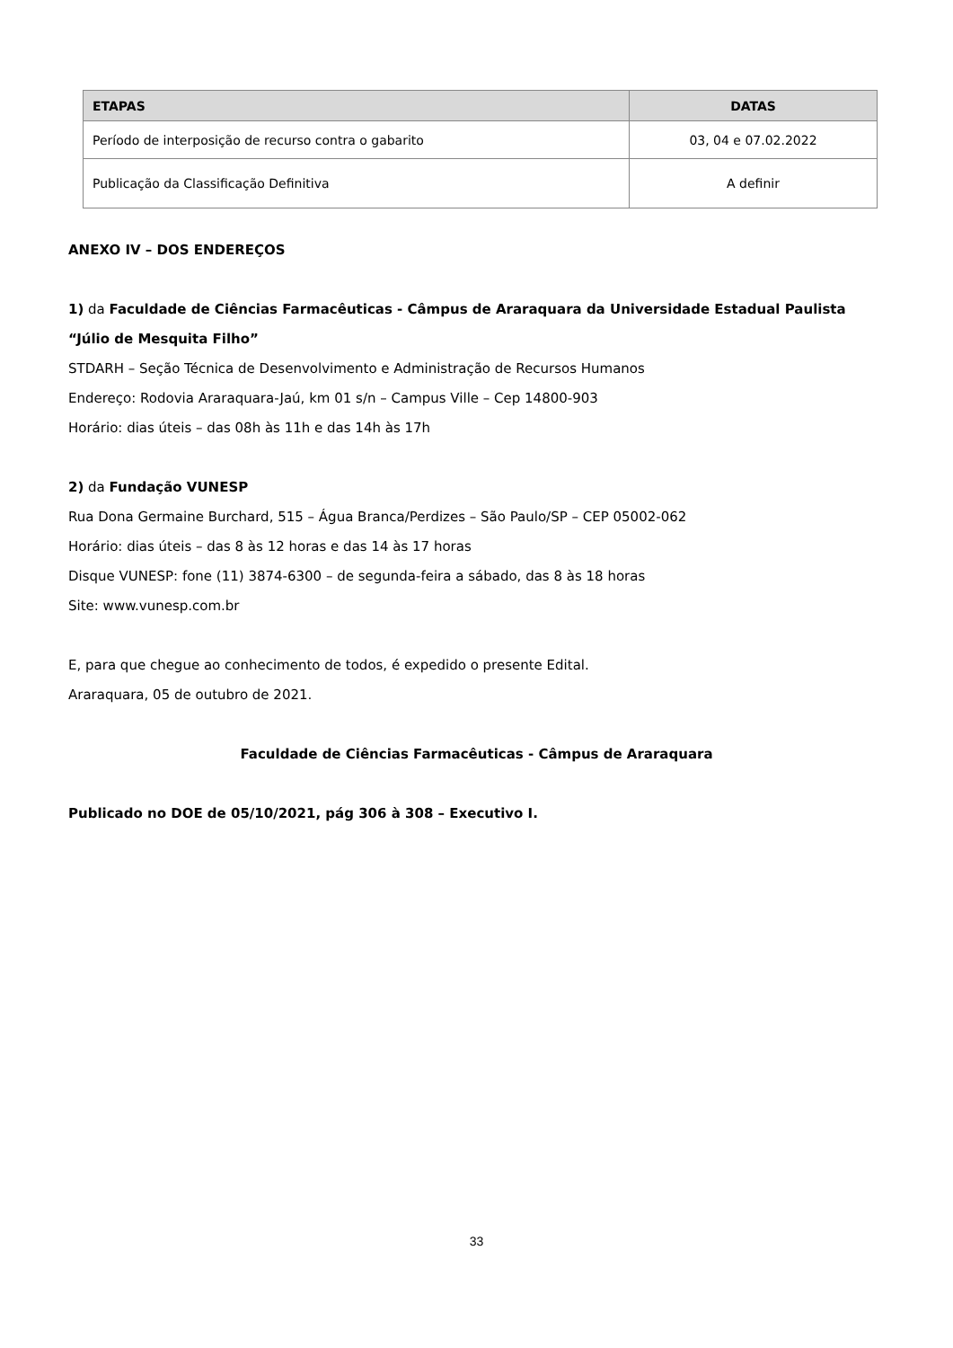| ETAPAS | DATAS |
| --- | --- |
| Período de interposição de recurso contra o gabarito | 03, 04 e 07.02.2022 |
| Publicação da Classificação Definitiva | A definir |
ANEXO IV – DOS ENDEREÇOS
1) da Faculdade de Ciências Farmacêuticas - Câmpus de Araraquara da Universidade Estadual Paulista “Júlio de Mesquita Filho”
STDARH – Seção Técnica de Desenvolvimento e Administração de Recursos Humanos
Endereço: Rodovia Araraquara-Jaú, km 01 s/n – Campus Ville – Cep 14800-903
Horário: dias úteis – das 08h às 11h e das 14h às 17h
2) da Fundação VUNESP
Rua Dona Germaine Burchard, 515 – Água Branca/Perdizes – São Paulo/SP – CEP 05002-062
Horário: dias úteis – das 8 às 12 horas e das 14 às 17 horas
Disque VUNESP: fone (11) 3874-6300 – de segunda-feira a sábado, das 8 às 18 horas
Site: www.vunesp.com.br
E, para que chegue ao conhecimento de todos, é expedido o presente Edital.
Araraquara, 05 de outubro de 2021.
Faculdade de Ciências Farmacêuticas - Câmpus de Araraquara
Publicado no DOE de 05/10/2021, pág 306 à 308 – Executivo I.
33